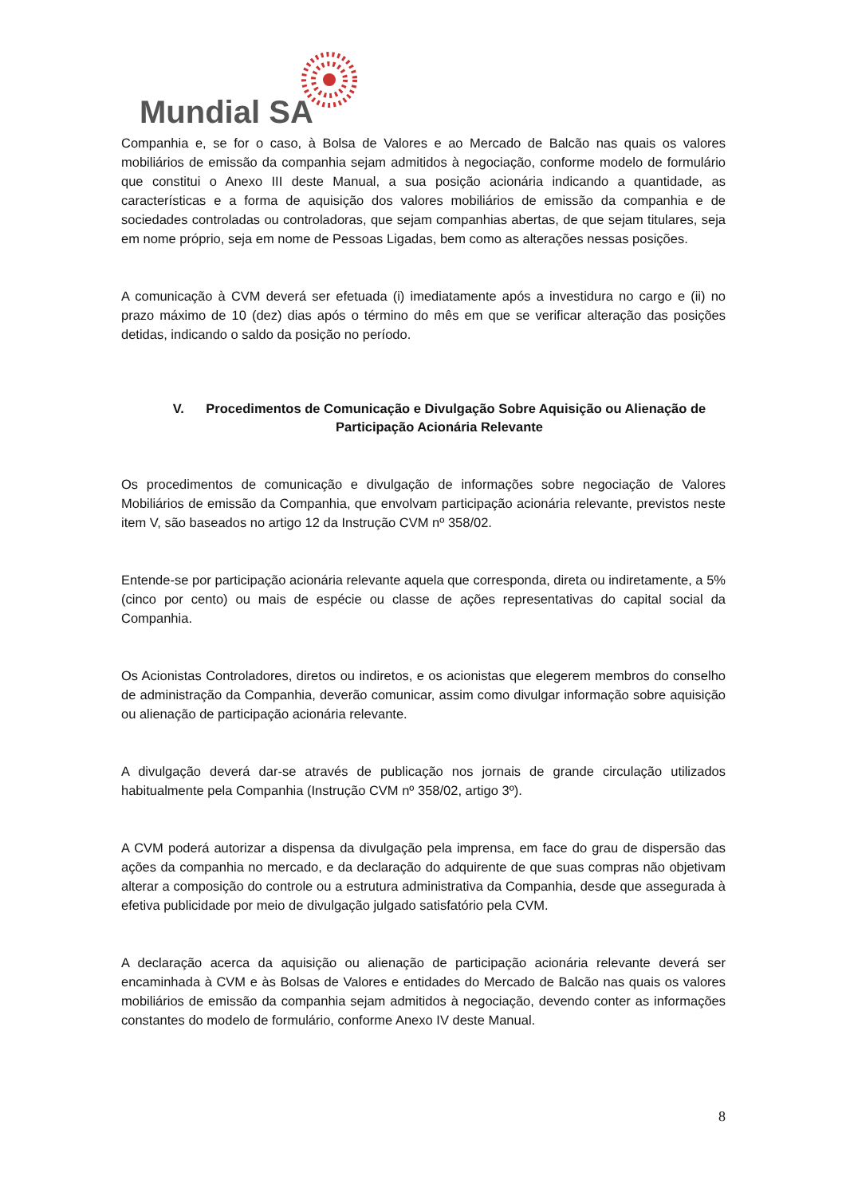Mundial SA
Companhia e, se for o caso, à Bolsa de Valores e ao Mercado de Balcão nas quais os valores mobiliários de emissão da companhia sejam admitidos à negociação, conforme modelo de formulário que constitui o Anexo III deste Manual, a sua posição acionária indicando a quantidade, as características e a forma de aquisição dos valores mobiliários de emissão da companhia e de sociedades controladas ou controladoras, que sejam companhias abertas, de que sejam titulares, seja em nome próprio, seja em nome de Pessoas Ligadas, bem como as alterações nessas posições.
A comunicação à CVM deverá ser efetuada (i) imediatamente após a investidura no cargo e (ii) no prazo máximo de 10 (dez) dias após o término do mês em que se verificar alteração das posições detidas, indicando o saldo da posição no período.
V. Procedimentos de Comunicação e Divulgação Sobre Aquisição ou Alienação de Participação Acionária Relevante
Os procedimentos de comunicação e divulgação de informações sobre negociação de Valores Mobiliários de emissão da Companhia, que envolvam participação acionária relevante, previstos neste item V, são baseados no artigo 12 da Instrução CVM nº 358/02.
Entende-se por participação acionária relevante aquela que corresponda, direta ou indiretamente, a 5% (cinco por cento) ou mais de espécie ou classe de ações representativas do capital social da Companhia.
Os Acionistas Controladores, diretos ou indiretos, e os acionistas que elegerem membros do conselho de administração da Companhia, deverão comunicar, assim como divulgar informação sobre aquisição ou alienação de participação acionária relevante.
A divulgação deverá dar-se através de publicação nos jornais de grande circulação utilizados habitualmente pela Companhia (Instrução CVM nº 358/02, artigo 3º).
A CVM poderá autorizar a dispensa da divulgação pela imprensa, em face do grau de dispersão das ações da companhia no mercado, e da declaração do adquirente de que suas compras não objetivam alterar a composição do controle ou a estrutura administrativa da Companhia, desde que assegurada à efetiva publicidade por meio de divulgação julgado satisfatório pela CVM.
A declaração acerca da aquisição ou alienação de participação acionária relevante deverá ser encaminhada à CVM e às Bolsas de Valores e entidades do Mercado de Balcão nas quais os valores mobiliários de emissão da companhia sejam admitidos à negociação, devendo conter as informações constantes do modelo de formulário, conforme Anexo IV deste Manual.
8